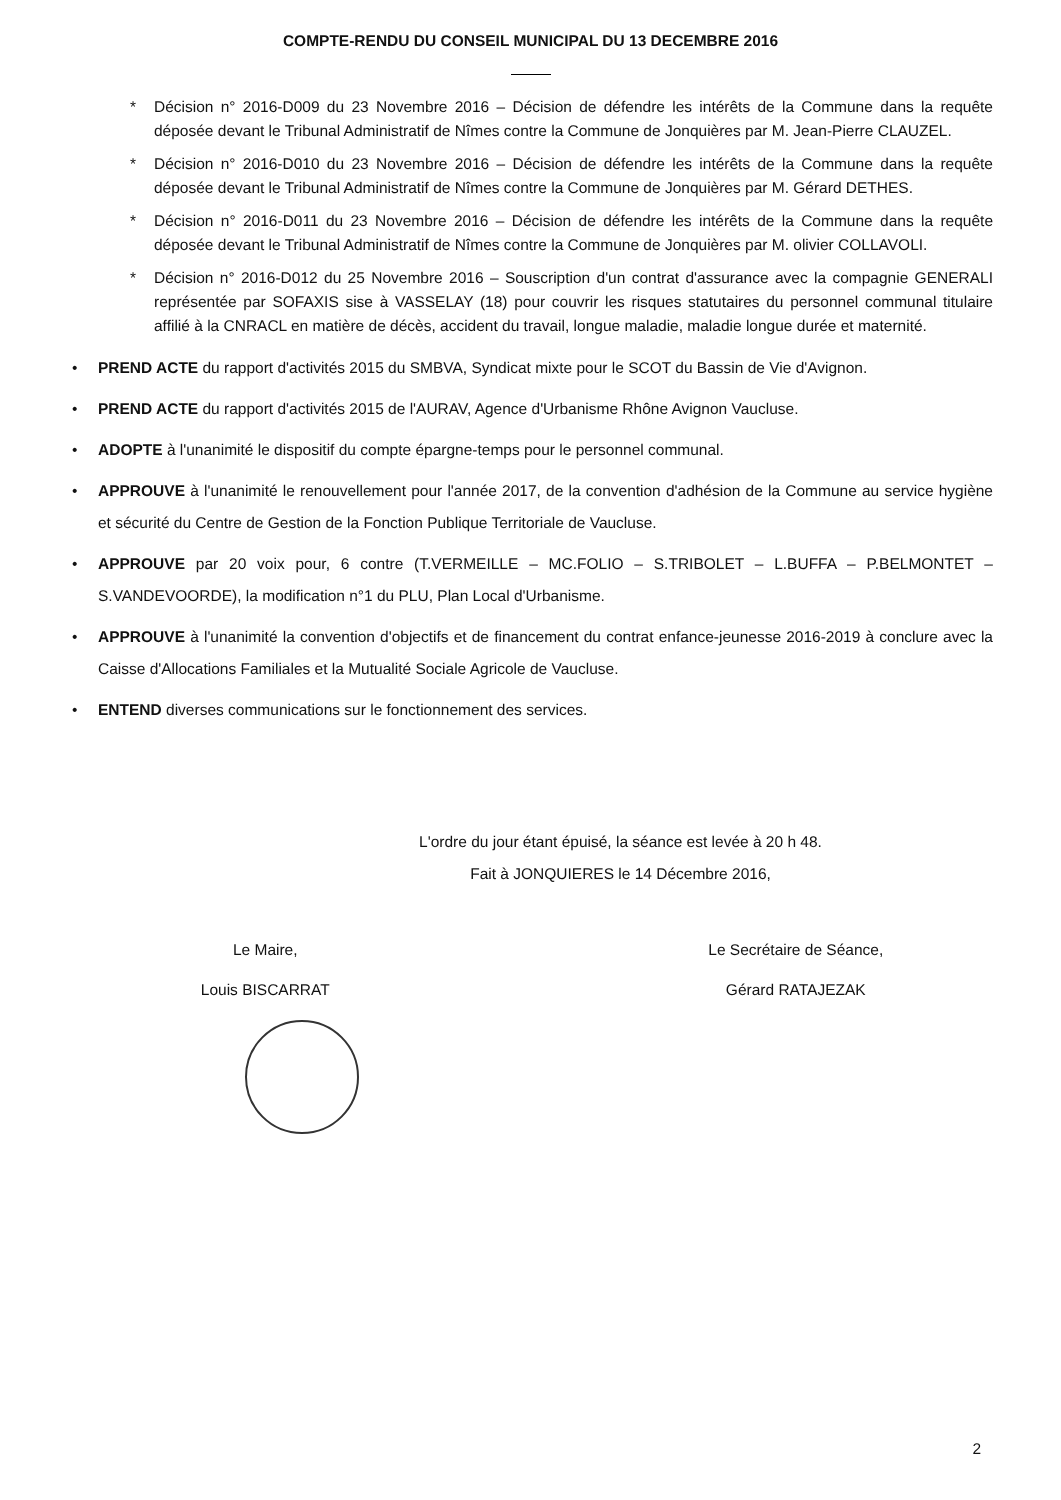COMPTE-RENDU DU CONSEIL MUNICIPAL DU 13 DECEMBRE 2016
* Décision n° 2016-D009 du 23 Novembre 2016 – Décision de défendre les intérêts de la Commune dans la requête déposée devant le Tribunal Administratif de Nîmes contre la Commune de Jonquières par M. Jean-Pierre CLAUZEL.
* Décision n° 2016-D010 du 23 Novembre 2016 – Décision de défendre les intérêts de la Commune dans la requête déposée devant le Tribunal Administratif de Nîmes contre la Commune de Jonquières par M. Gérard DETHES.
* Décision n° 2016-D011 du 23 Novembre 2016 – Décision de défendre les intérêts de la Commune dans la requête déposée devant le Tribunal Administratif de Nîmes contre la Commune de Jonquières par M. olivier COLLAVOLI.
* Décision n° 2016-D012 du 25 Novembre 2016 – Souscription d'un contrat d'assurance avec la compagnie GENERALI représentée par SOFAXIS sise à VASSELAY (18) pour couvrir les risques statutaires du personnel communal titulaire affilié à la CNRACL en matière de décès, accident du travail, longue maladie, maladie longue durée et maternité.
• PREND ACTE du rapport d'activités 2015 du SMBVA, Syndicat mixte pour le SCOT du Bassin de Vie d'Avignon.
• PREND ACTE du rapport d'activités 2015 de l'AURAV, Agence d'Urbanisme Rhône Avignon Vaucluse.
• ADOPTE à l'unanimité le dispositif du compte épargne-temps pour le personnel communal.
• APPROUVE à l'unanimité le renouvellement pour l'année 2017, de la convention d'adhésion de la Commune au service hygiène et sécurité du Centre de Gestion de la Fonction Publique Territoriale de Vaucluse.
• APPROUVE par 20 voix pour, 6 contre (T.VERMEILLE – MC.FOLIO – S.TRIBOLET – L.BUFFA – P.BELMONTET – S.VANDEVOORDE), la modification n°1 du PLU, Plan Local d'Urbanisme.
• APPROUVE à l'unanimité la convention d'objectifs et de financement du contrat enfance-jeunesse 2016-2019 à conclure avec la Caisse d'Allocations Familiales et la Mutualité Sociale Agricole de Vaucluse.
• ENTEND diverses communications sur le fonctionnement des services.
L'ordre du jour étant épuisé, la séance est levée à 20 h 48.
Fait à JONQUIERES le 14 Décembre 2016,
Le Maire,
Louis BISCARRAT
Le Secrétaire de Séance,
Gérard RATAJEZAK
2